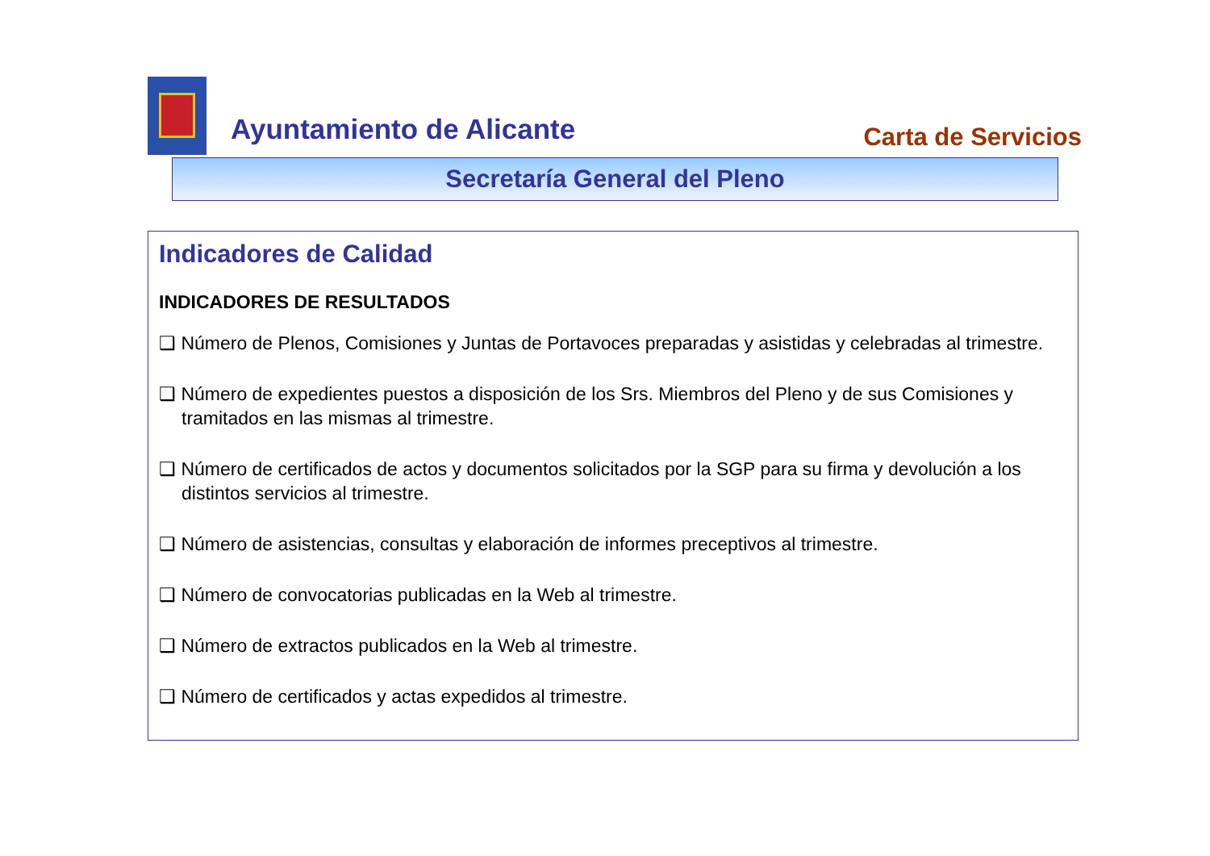Ayuntamiento de Alicante Carta de Servicios
Secretaría General del Pleno
Indicadores de Calidad
INDICADORES DE RESULTADOS
❑ Número de Plenos, Comisiones y Juntas de Portavoces preparadas y asistidas y celebradas al trimestre.
❑ Número de expedientes puestos a disposición de los Srs. Miembros del Pleno y de sus Comisiones y tramitados en las mismas al trimestre.
❑ Número de certificados de actos y documentos solicitados por la SGP para su firma y devolución a los distintos servicios al trimestre.
❑ Número de asistencias, consultas y elaboración de informes preceptivos al trimestre.
❑ Número de convocatorias publicadas en la Web al trimestre.
❑ Número de extractos publicados en la Web al trimestre.
❑ Número de certificados y actas expedidos al trimestre.